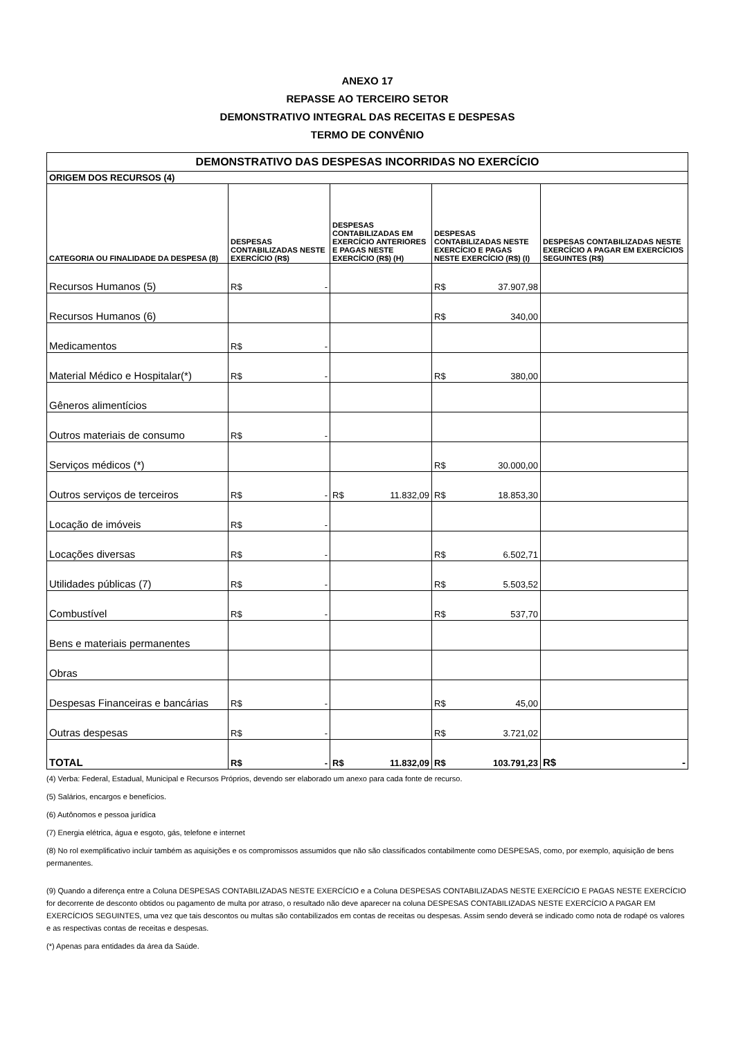ANEXO 17
REPASSE AO TERCEIRO SETOR
DEMONSTRATIVO INTEGRAL DAS RECEITAS E DESPESAS
TERMO DE CONVÊNIO
| DEMONSTRATIVO DAS DESPESAS INCORRIDAS NO EXERCÍCIO | | | | |
| --- | --- | --- | --- | --- |
| ORIGEM DOS RECURSOS (4) | | | | |
| CATEGORIA OU FINALIDADE DA DESPESA (8) | DESPESAS CONTABILIZADAS NESTE EXERCÍCIO (R$) | DESPESAS CONTABILIZADAS EM EXERCÍCIO ANTERIORES E PAGAS NESTE EXERCÍCIO (R$) (H) | DESPESAS CONTABILIZADAS NESTE EXERCÍCIO E PAGAS NESTE EXERCÍCIO (R$) (I) | DESPESAS CONTABILIZADAS NESTE EXERCÍCIO A PAGAR EM EXERCÍCIOS SEGUINTES (R$) |
| Recursos Humanos (5) | R$ - | | R$ 37.907,98 | |
| Recursos Humanos (6) | | | R$ 340,00 | |
| Medicamentos | R$ - | | | |
| Material Médico e Hospitalar(*) | R$ - | | R$ 380,00 | |
| Gêneros alimentícios | | | | |
| Outros materiais de consumo | R$ - | | | |
| Serviços médicos (*) | | | R$ 30.000,00 | |
| Outros serviços de terceiros | R$ - | R$ 11.832,09 | R$ 18.853,30 | |
| Locação de imóveis | R$ - | | | |
| Locações diversas | R$ - | | R$ 6.502,71 | |
| Utilidades públicas (7) | R$ - | | R$ 5.503,52 | |
| Combustível | R$ - | | R$ 537,70 | |
| Bens e materiais permanentes | | | | |
| Obras | | | | |
| Despesas Financeiras e bancárias | R$ - | | R$ 45,00 | |
| Outras despesas | R$ - | | R$ 3.721,02 | |
| TOTAL | R$ - | R$ 11.832,09 | R$ 103.791,23 | R$ - |
(4) Verba: Federal, Estadual, Municipal e Recursos Próprios, devendo ser elaborado um anexo para cada fonte de recurso.
(5) Salários, encargos e benefícios.
(6) Autônomos e pessoa jurídica
(7) Energia elétrica, água e esgoto, gás, telefone e internet
(8) No rol exemplificativo incluir também as aquisições e os compromissos assumidos que não são classificados contabilmente como DESPESAS, como, por exemplo, aquisição de bens permanentes.
(9) Quando a diferença entre a Coluna DESPESAS CONTABILIZADAS NESTE EXERCÍCIO e a Coluna DESPESAS CONTABILIZADAS NESTE EXERCÍCIO E PAGAS NESTE EXERCÍCIO for decorrente de desconto obtidos ou pagamento de multa por atraso, o resultado não deve aparecer na coluna DESPESAS CONTABILIZADAS NESTE EXERCÍCIO A PAGAR EM EXERCÍCIOS SEGUINTES, uma vez que tais descontos ou multas são contabilizados em contas de receitas ou despesas. Assim sendo deverá se indicado como nota de rodapé os valores e as respectivas contas de receitas e despesas.
(*) Apenas para entidades da área da Saúde.